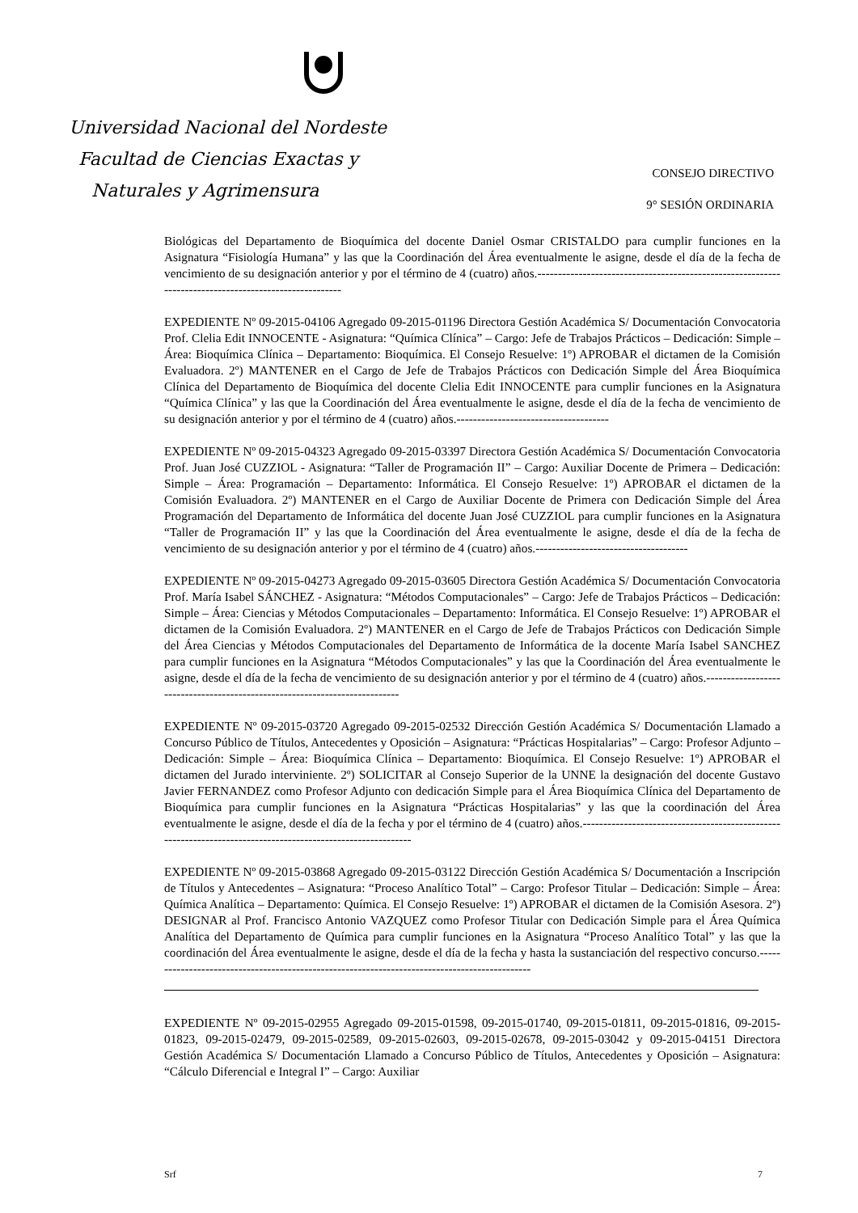Universidad Nacional del Nordeste
Facultad de Ciencias Exactas y
CONSEJO DIRECTIVO
Naturales y Agrimensura
9° SESIÓN ORDINARIA
Biológicas del Departamento de Bioquímica del docente Daniel Osmar CRISTALDO para cumplir funciones en la Asignatura “Fisiología Humana” y las que la Coordinación del Área eventualmente le asigne, desde el día de la fecha de vencimiento de su designación anterior y por el término de 4 (cuatro) años.------------------------------------------------------------------------------------------------------
EXPEDIENTE Nº 09-2015-04106 Agregado 09-2015-01196 Directora Gestión Académica S/ Documentación Convocatoria Prof. Clelia Edit INNOCENTE - Asignatura: “Química Clínica” – Cargo: Jefe de Trabajos Prácticos – Dedicación: Simple – Área: Bioquímica Clínica – Departamento: Bioquímica. El Consejo Resuelve: 1º) APROBAR el dictamen de la Comisión Evaluadora. 2º) MANTENER en el Cargo de Jefe de Trabajos Prácticos con Dedicación Simple del Área Bioquímica Clínica del Departamento de Bioquímica del docente Clelia Edit INNOCENTE para cumplir funciones en la Asignatura “Química Clínica” y las que la Coordinación del Área eventualmente le asigne, desde el día de la fecha de vencimiento de su designación anterior y por el término de 4 (cuatro) años.-------------------------------------
EXPEDIENTE Nº 09-2015-04323 Agregado 09-2015-03397 Directora Gestión Académica S/ Documentación Convocatoria Prof. Juan José CUZZIOL - Asignatura: “Taller de Programación II” – Cargo: Auxiliar Docente de Primera – Dedicación: Simple – Área: Programación – Departamento: Informática. El Consejo Resuelve: 1º) APROBAR el dictamen de la Comisión Evaluadora. 2º) MANTENER en el Cargo de Auxiliar Docente de Primera con Dedicación Simple del Área Programación del Departamento de Informática del docente Juan José CUZZIOL para cumplir funciones en la Asignatura “Taller de Programación II” y las que la Coordinación del Área eventualmente le asigne, desde el día de la fecha de vencimiento de su designación anterior y por el término de 4 (cuatro) años.-------------------------------------
EXPEDIENTE Nº 09-2015-04273 Agregado 09-2015-03605 Directora Gestión Académica S/ Documentación Convocatoria Prof. María Isabel SÁNCHEZ - Asignatura: “Métodos Computacionales” – Cargo: Jefe de Trabajos Prácticos – Dedicación: Simple – Área: Ciencias y Métodos Computacionales – Departamento: Informática. El Consejo Resuelve: 1º) APROBAR el dictamen de la Comisión Evaluadora. 2º) MANTENER en el Cargo de Jefe de Trabajos Prácticos con Dedicación Simple del Área Ciencias y Métodos Computacionales del Departamento de Informática de la docente María Isabel SANCHEZ para cumplir funciones en la Asignatura “Métodos Computacionales” y las que la Coordinación del Área eventualmente le asigne, desde el día de la fecha de vencimiento de su designación anterior y por el término de 4 (cuatro) años.---------------------------------------------------------------------------
EXPEDIENTE Nº 09-2015-03720 Agregado 09-2015-02532 Dirección Gestión Académica S/ Documentación Llamado a Concurso Público de Títulos, Antecedentes y Oposición – Asignatura: “Prácticas Hospitalarias” – Cargo: Profesor Adjunto – Dedicación: Simple – Área: Bioquímica Clínica – Departamento: Bioquímica. El Consejo Resuelve: 1º) APROBAR el dictamen del Jurado interviniente. 2º) SOLICITAR al Consejo Superior de la UNNE la designación del docente Gustavo Javier FERNANDEZ como Profesor Adjunto con dedicación Simple para el Área Bioquímica Clínica del Departamento de Bioquímica para cumplir funciones en la Asignatura “Prácticas Hospitalarias” y las que la coordinación del Área eventualmente le asigne, desde el día de la fecha y por el término de 4 (cuatro) años.------------------------------------------------------------------------------------------------------------
EXPEDIENTE Nº 09-2015-03868 Agregado 09-2015-03122 Dirección Gestión Académica S/ Documentación a Inscripción de Títulos y Antecedentes – Asignatura: “Proceso Analítico Total” – Cargo: Profesor Titular – Dedicación: Simple – Área: Química Analítica – Departamento: Química. El Consejo Resuelve: 1º) APROBAR el dictamen de la Comisión Asesora. 2º) DESIGNAR al Prof. Francisco Antonio VAZQUEZ como Profesor Titular con Dedicación Simple para el Área Química Analítica del Departamento de Química para cumplir funciones en la Asignatura “Proceso Analítico Total” y las que la coordinación del Área eventualmente le asigne, desde el día de la fecha y hasta la sustanciación del respectivo concurso.----------------------------------------------------------------------------------------------
EXPEDIENTE Nº 09-2015-02955 Agregado 09-2015-01598, 09-2015-01740, 09-2015-01811, 09-2015-01816, 09-2015-01823, 09-2015-02479, 09-2015-02589, 09-2015-02603, 09-2015-02678, 09-2015-03042 y 09-2015-04151 Directora Gestión Académica S/ Documentación Llamado a Concurso Público de Títulos, Antecedentes y Oposición – Asignatura: “Cálculo Diferencial e Integral I” – Cargo: Auxiliar
Srf 7